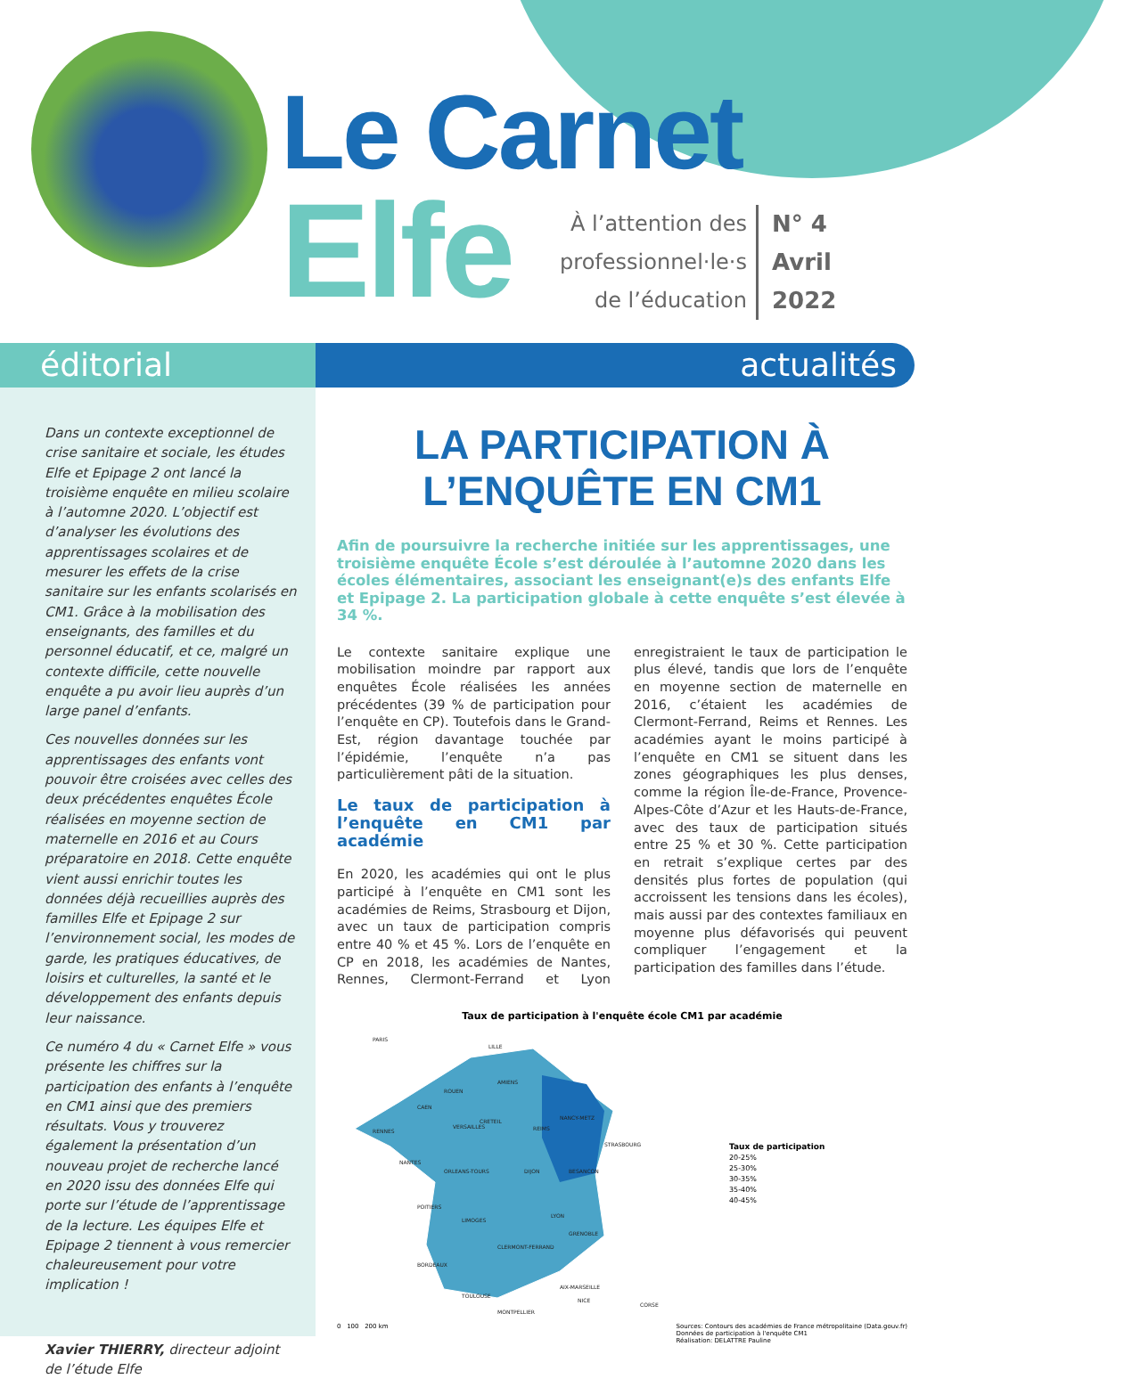Le Carnet
Elfe
À l’attention des
professionnel·le·s
de l’éducation
N° 4
Avril
2022
éditorial actualités
Dans un contexte exceptionnel de crise sanitaire et sociale, les études Elfe et Epipage 2 ont lancé la troisième enquête en milieu scolaire à l’automne 2020. L’objectif est d’analyser les évolutions des apprentissages scolaires et de mesurer les effets de la crise sanitaire sur les enfants scolarisés en CM1. Grâce à la mobilisation des enseignants, des familles et du personnel éducatif, et ce, malgré un contexte difficile, cette nouvelle enquête a pu avoir lieu auprès d’un large panel d’enfants.
Ces nouvelles données sur les apprentissages des enfants vont pouvoir être croisées avec celles des deux précédentes enquêtes École réalisées en moyenne section de maternelle en 2016 et au Cours préparatoire en 2018. Cette enquête vient aussi enrichir toutes les données déjà recueillies auprès des familles Elfe et Epipage 2 sur l’environnement social, les modes de garde, les pratiques éducatives, de loisirs et culturelles, la santé et le développement des enfants depuis leur naissance.
Ce numéro 4 du « Carnet Elfe » vous présente les chiffres sur la participation des enfants à l’enquête en CM1 ainsi que des premiers résultats. Vous y trouverez également la présentation d’un nouveau projet de recherche lancé en 2020 issu des données Elfe qui porte sur l’étude de l’apprentissage de la lecture. Les équipes Elfe et Epipage 2 tiennent à vous remercier chaleureusement pour votre implication !
Xavier THIERRY, directeur adjoint de l’étude Elfe
LA PARTICIPATION À
L’ENQUÊTE EN CM1
Afin de poursuivre la recherche initiée sur les apprentissages, une troisième enquête École s’est déroulée à l’automne 2020 dans les écoles élémentaires, associant les enseignant(e)s des enfants Elfe et Epipage 2. La participation globale à cette enquête s’est élevée à 34 %.
Le contexte sanitaire explique une mobilisation moindre par rapport aux enquêtes École réalisées les années précédentes (39 % de participation pour l’enquête en CP). Toutefois dans le Grand-Est, région davantage touchée par l’épidémie, l’enquête n’a pas particulièrement pâti de la situation.
Le taux de participation à l’enquête en CM1 par académie
En 2020, les académies qui ont le plus participé à l’enquête en CM1 sont les académies de Reims, Strasbourg et Dijon, avec un taux de participation compris entre 40 % et 45 %. Lors de l’enquête en CP en 2018, les académies de Nantes, Rennes, Clermont-Ferrand et Lyon enregistraient le taux de participation le plus élevé, tandis que lors de l’enquête en moyenne section de maternelle en 2016, c’étaient les académies de Clermont-Ferrand, Reims et Rennes. Les académies ayant le moins participé à l’enquête en CM1 se situent dans les zones géographiques les plus denses, comme la région Île-de-France, Provence-Alpes-Côte d’Azur et les Hauts-de-France, avec des taux de participation situés entre 25 % et 30 %. Cette participation en retrait s’explique certes par des densités plus fortes de population (qui accroissent les tensions dans les écoles), mais aussi par des contextes familiaux en moyenne plus défavorisés qui peuvent compliquer l’engagement et la participation des familles dans l’étude.
Taux de participation à l'enquête école CM1 par académie
PARIS
LILLE
AMIENS
ROUEN
CAEN
CRETEIL
VERSAILLES
NANCY-METZ
REIMS
STRASBOURG
RENNES
NANTES
ORLEANS-TOURS
DIJON
BESANCON
POITIERS
LYON
LIMOGES
GRENOBLE
CLERMONT-FERRAND
BORDEAUX
AIX-MARSEILLE
NICE
TOULOUSE
MONTPELLIER
CORSE
Taux de participation
20-25%
25-30%
30-35%
35-40%
40-45%
0 100 200 km Sources: Contours des académies de France métropolitaine (Data.gouv.fr)
Données de participation à l'enquête CM1
Réalisation: DELATTRE Pauline